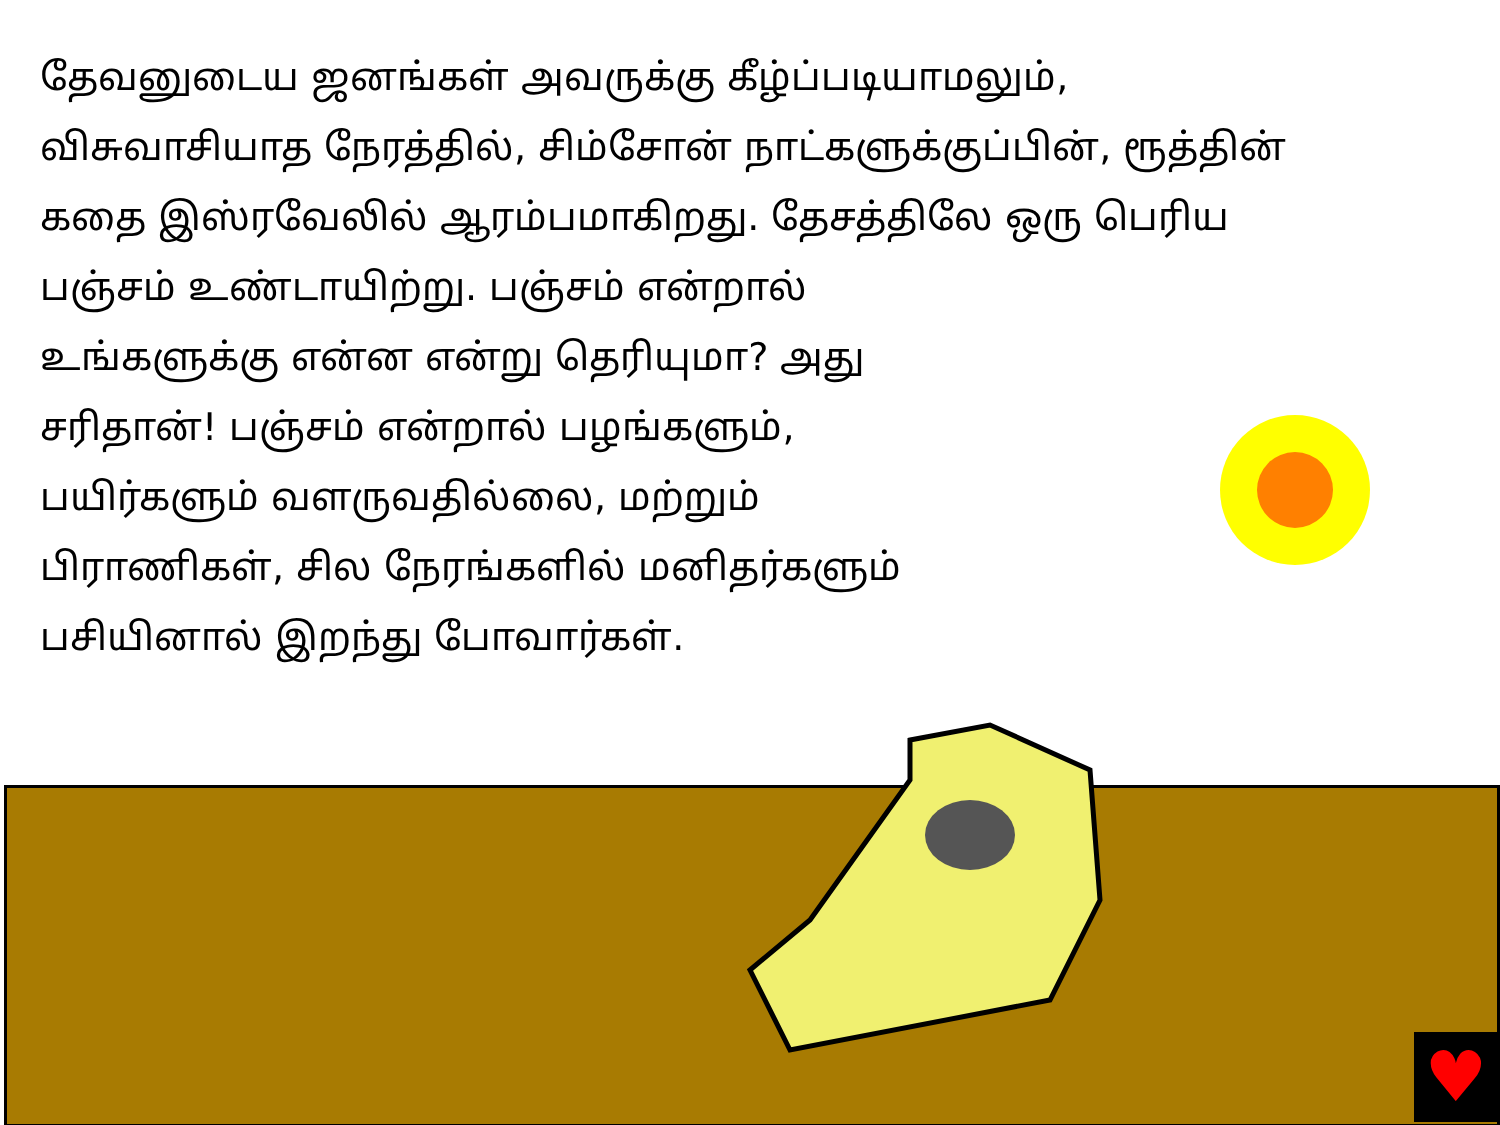தேவனுடைய ஜனங்கள் அவருக்கு கீழ்ப்படியாமலும், விசுவாசியாத நேரத்தில், சிம்சோன் நாட்களுக்குப்பின், ரூத்தின் கதை இஸ்ரவேலில் ஆரம்பமாகிறது. தேசத்திலே ஒரு பெரிய பஞ்சம் உண்டாயிற்று. பஞ்சம் என்றால்
உங்களுக்கு என்ன என்று தெரியுமா? அது
சரிதான்! பஞ்சம் என்றால் பழங்களும்,
பயிர்களும் வளருவதில்லை, மற்றும்
பிராணிகள், சில நேரங்களில் மனிதர்களும்
பசியினால் இறந்து போவார்கள்.
♥